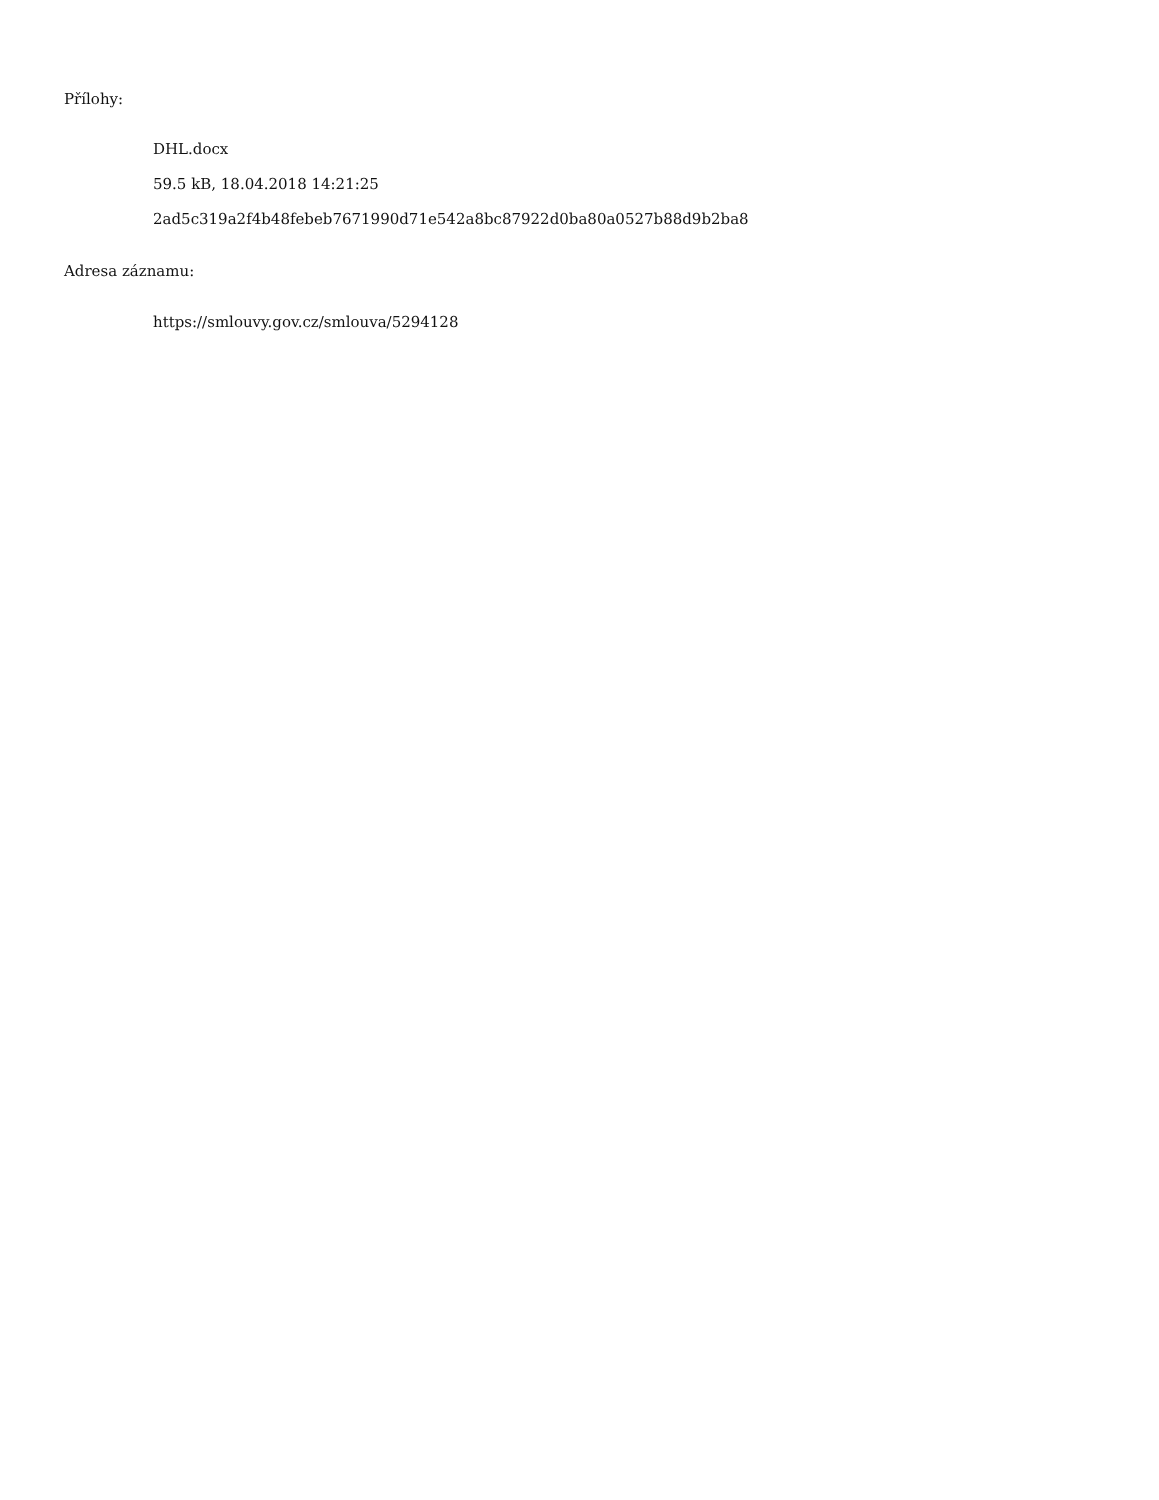Přílohy:
DHL.docx
59.5 kB, 18.04.2018 14:21:25
2ad5c319a2f4b48febeb7671990d71e542a8bc87922d0ba80a0527b88d9b2ba8
Adresa záznamu:
https://smlouvy.gov.cz/smlouva/5294128